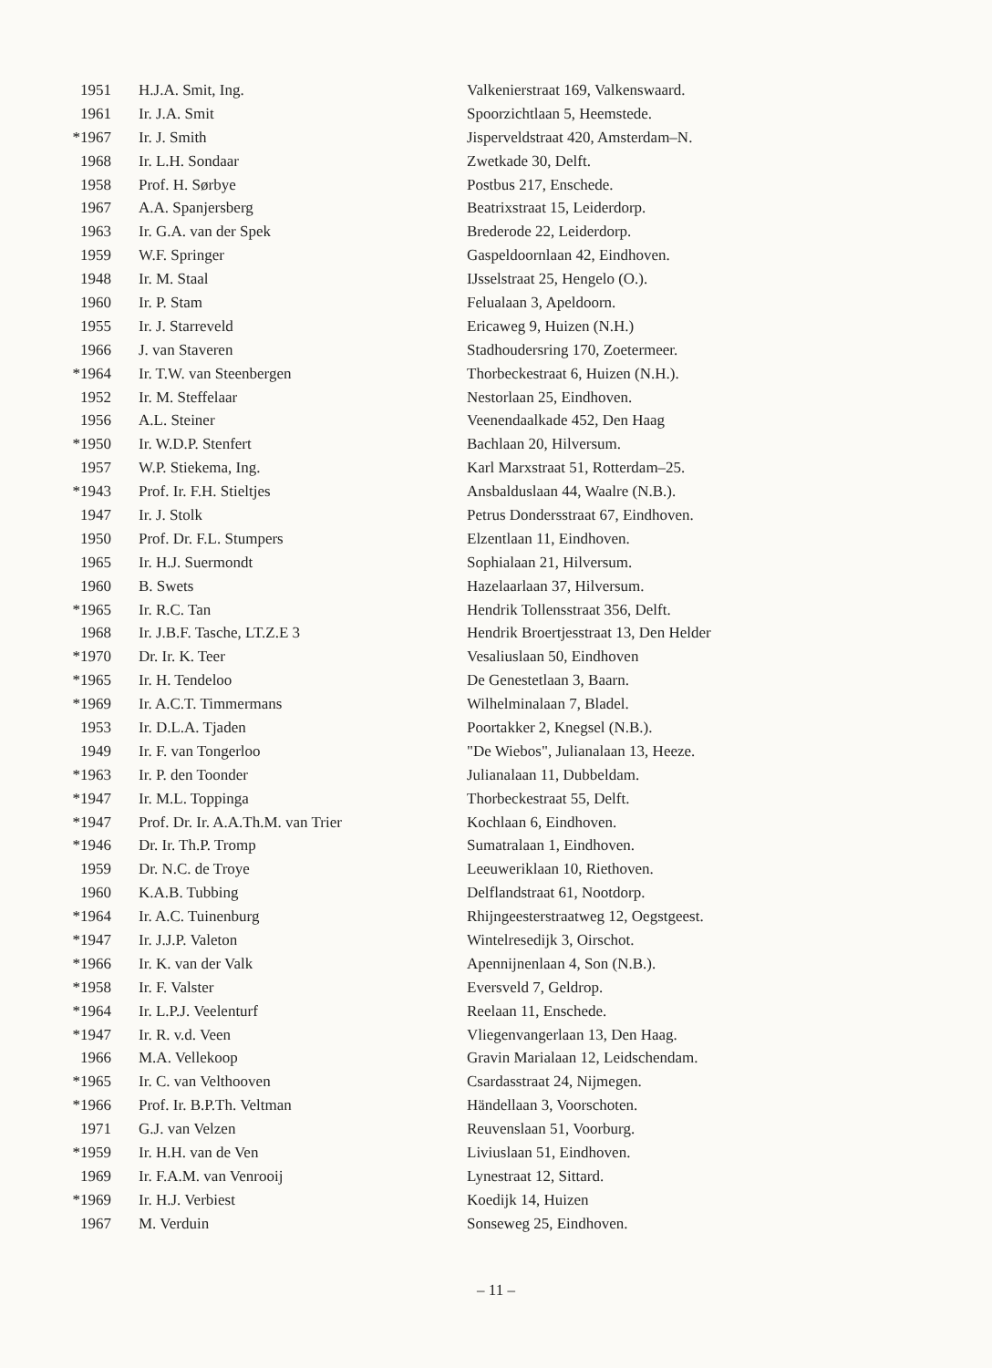| 1951 | H.J.A. Smit, Ing. | Valkenierstraat 169, Valkenswaard. |
| 1961 | Ir. J.A. Smit | Spoorzichtlaan 5, Heemstede. |
| *1967 | Ir. J. Smith | Jisperveldstraat 420, Amsterdam–N. |
| 1968 | Ir. L.H. Sondaar | Zwetkade 30, Delft. |
| 1958 | Prof. H. Sørbye | Postbus 217, Enschede. |
| 1967 | A.A. Spanjersberg | Beatrixstraat 15, Leiderdorp. |
| 1963 | Ir. G.A. van der Spek | Brederode 22, Leiderdorp. |
| 1959 | W.F. Springer | Gaspeldoornlaan 42, Eindhoven. |
| 1948 | Ir. M. Staal | IJsselstraat 25, Hengelo (O.). |
| 1960 | Ir. P. Stam | Felualaan 3, Apeldoorn. |
| 1955 | Ir. J. Starreveld | Ericaweg 9, Huizen (N.H.) |
| 1966 | J. van Staveren | Stadhoudersring 170, Zoetermeer. |
| *1964 | Ir. T.W. van Steenbergen | Thorbeckestraat 6, Huizen (N.H.). |
| 1952 | Ir. M. Steffelaar | Nestorlaan 25, Eindhoven. |
| 1956 | A.L. Steiner | Veenendaalkade 452, Den Haag |
| *1950 | Ir. W.D.P. Stenfert | Bachlaan 20, Hilversum. |
| 1957 | W.P. Stiekema, Ing. | Karl Marxstraat 51, Rotterdam–25. |
| *1943 | Prof. Ir. F.H. Stieltjes | Ansbalduslaan 44, Waalre (N.B.). |
| 1947 | Ir. J. Stolk | Petrus Dondersstraat 67, Eindhoven. |
| 1950 | Prof. Dr. F.L. Stumpers | Elzentlaan 11, Eindhoven. |
| 1965 | Ir. H.J. Suermondt | Sophialaan 21, Hilversum. |
| 1960 | B. Swets | Hazelaarlaan 37, Hilversum. |
| *1965 | Ir. R.C. Tan | Hendrik Tollensstraat 356, Delft. |
| 1968 | Ir. J.B.F. Tasche, LT.Z.E 3 | Hendrik Broertjesstraat 13, Den Helder |
| *1970 | Dr. Ir. K. Teer | Vesaliuslaan 50, Eindhoven |
| *1965 | Ir. H. Tendeloo | De Genestetlaan 3, Baarn. |
| *1969 | Ir. A.C.T. Timmermans | Wilhelminalaan 7, Bladel. |
| 1953 | Ir. D.L.A. Tjaden | Poortakker 2, Knegsel (N.B.). |
| 1949 | Ir. F. van Tongerloo | "De Wiebos", Julianalaan 13, Heeze. |
| *1963 | Ir. P. den Toonder | Julianalaan 11, Dubbeldam. |
| *1947 | Ir. M.L. Toppinga | Thorbeckestraat 55, Delft. |
| *1947 | Prof. Dr. Ir. A.A.Th.M. van Trier | Kochlaan 6, Eindhoven. |
| *1946 | Dr. Ir. Th.P. Tromp | Sumatralaan 1, Eindhoven. |
| 1959 | Dr. N.C. de Troye | Leeuweriklaan 10, Riethoven. |
| 1960 | K.A.B. Tubbing | Delflandstraat 61, Nootdorp. |
| *1964 | Ir. A.C. Tuinenburg | Rhijngeesterstraatweg 12, Oegstgeest. |
| *1947 | Ir. J.J.P. Valeton | Wintelresedijk 3, Oirschot. |
| *1966 | Ir. K. van der Valk | Apennijnenlaan 4, Son (N.B.). |
| *1958 | Ir. F. Valster | Eversveld 7, Geldrop. |
| *1964 | Ir. L.P.J. Veelenturf | Reelaan 11, Enschede. |
| *1947 | Ir. R. v.d. Veen | Vliegenvangerlaan 13, Den Haag. |
| 1966 | M.A. Vellekoop | Gravin Marialaan 12, Leidschendam. |
| *1965 | Ir. C. van Velthooven | Csardasstraat 24, Nijmegen. |
| *1966 | Prof. Ir. B.P.Th. Veltman | Händellaan 3, Voorschoten. |
| 1971 | G.J. van Velzen | Reuvenslaan 51, Voorburg. |
| *1959 | Ir. H.H. van de Ven | Liviuslaan 51, Eindhoven. |
| 1969 | Ir. F.A.M. van Venrooij | Lynestraat 12, Sittard. |
| *1969 | Ir. H.J. Verbiest | Koedijk 14, Huizen |
| 1967 | M. Verduin | Sonseweg 25, Eindhoven. |
– 11 –